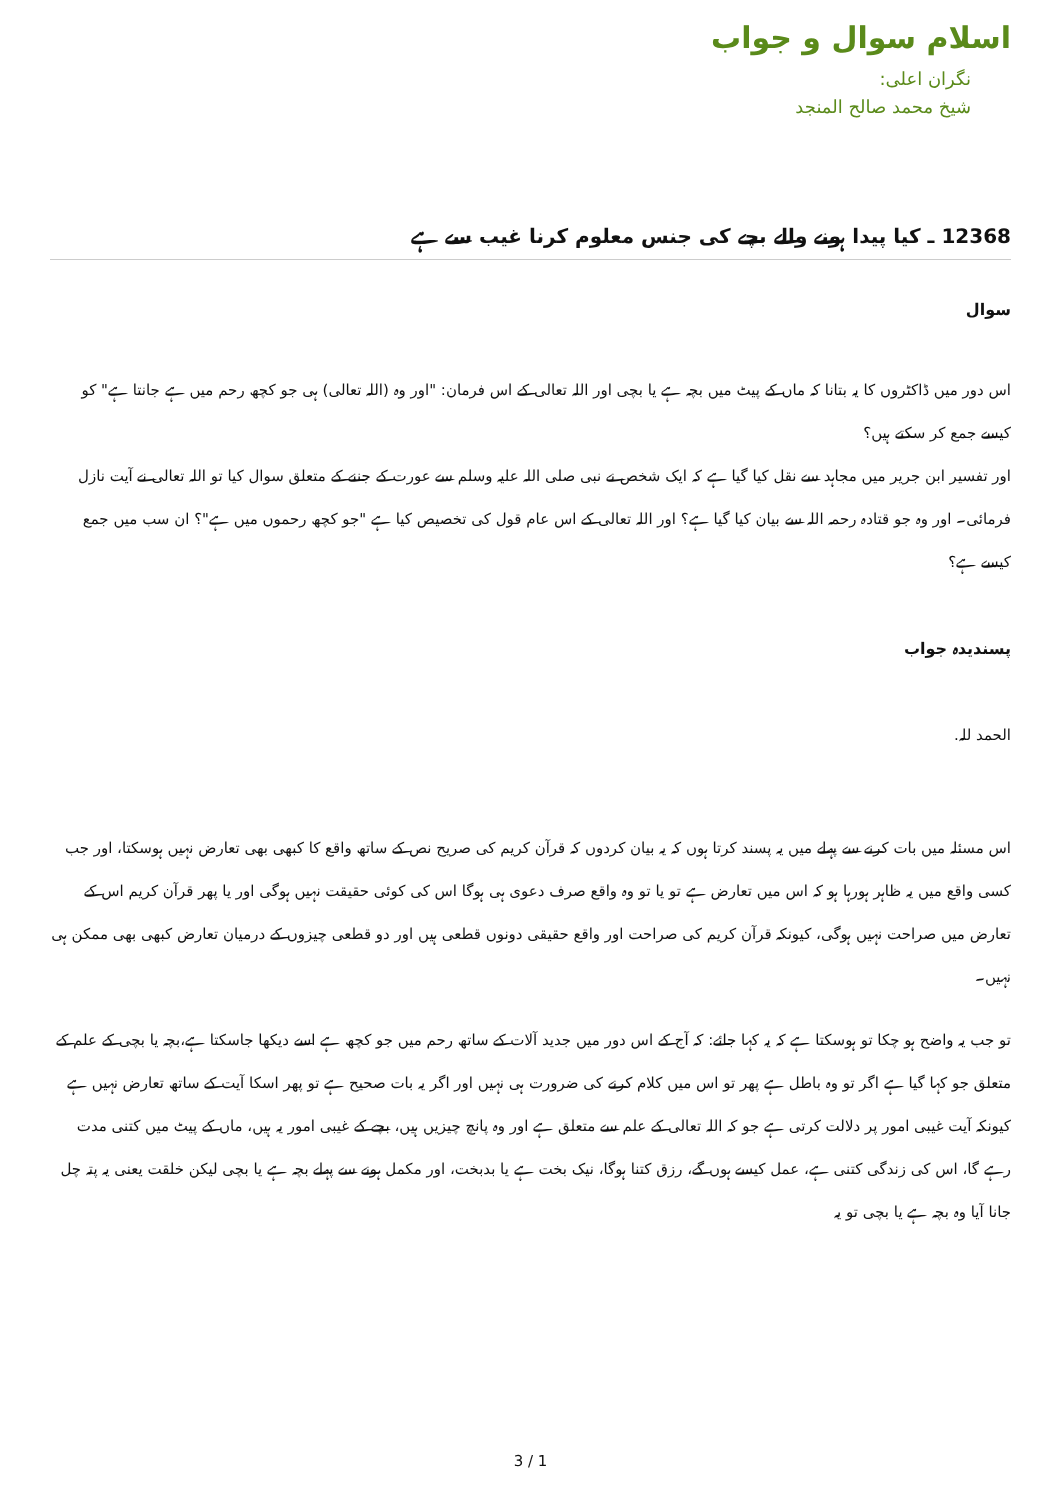اسلام سوال و جواب
نگران اعلی:
شیخ محمد صالح المنجد
12368 ـ کیا پیدا ہونے والے بچے کی جنس معلوم کرنا غیب سے ہے
سوال
اس دور میں ڈاکٹروں کا یہ بتانا کہ ماں کے پیٹ میں بچہ ہے یا بچی اور اللہ تعالی کے اس فرمان: "اور وہ (اللہ تعالی) ہی جو کچھ رحم میں ہے جانتا ہے" کو کیسے جمع کر سکتے ہیں؟
اور تفسیر ابن جریر میں مجاہد سے نقل کیا گیا ہے کہ ایک شخص نے نبی صلی اللہ علیہ وسلم سے عورت کے جننے کے متعلق سوال کیا تو اللہ تعالی نے آیت نازل فرمائی۔ اور وہ جو قتادہ رحمہ اللہ سے بیان کیا گیا ہے؟ اور اللہ تعالی کے اس عام قول کی تخصیص کیا ہے "جو کچھ رحموں میں ہے"؟ ان سب میں جمع کیسے ہے؟
پسندیدہ جواب
الحمد للہ.
اس مسئلہ میں بات کرنے سے پہلے میں یہ پسند کرتا ہوں کہ یہ بیان کردوں کہ قرآن کریم کی صریح نص کے ساتھ واقع کا کبھی بھی تعارض نہیں ہوسکتا، اور جب کسی واقع میں یہ ظاہر ہورہا ہو کہ اس میں تعارض ہے تو یا تو وہ واقع صرف دعوی ہی ہوگا اس کی کوئی حقیقت نہیں ہوگی اور یا پھر قرآن کریم اس کے تعارض میں صراحت نہیں ہوگی، کیونکہ قرآن کریم کی صراحت اور واقع حقیقی دونوں قطعی ہیں اور دو قطعی چیزوں کے درمیان تعارض کبھی بھی ممکن ہی نہیں۔
تو جب یہ واضح ہو چکا تو ہوسکتا ہے کہ یہ کہا جائے: کہ آج کے اس دور میں جدید آلات کے ساتھ رحم میں جو کچھ ہے اسے دیکھا جاسکتا ہے،بچہ یا بچی کے علم کے متعلق جو کہا گیا ہے اگر تو وہ باطل ہے پھر تو اس میں کلام کرنے کی ضرورت ہی نہیں اور اگر یہ بات صحیح ہے تو پھر اسکا آیت کے ساتھ تعارض نہیں ہے کیونکہ آیت غیبی امور پر دلالت کرتی ہے جو کہ اللہ تعالی کے علم سے متعلق ہے اور وہ پانچ چیزیں ہیں، بچے کے غیبی امور یہ ہیں، ماں کے پیٹ میں کتنی مدت رہے گا، اس کی زندگی کتنی ہے، عمل کیسے ہوں گے، رزق کتنا ہوگا، نیک بخت ہے یا بدبخت، اور مکمل ہونے سے پہلے بچہ ہے یا بچی لیکن خلقت یعنی یہ پتہ چل جانا آیا وہ بچہ ہے یا بچی تو یہ
3 / 1